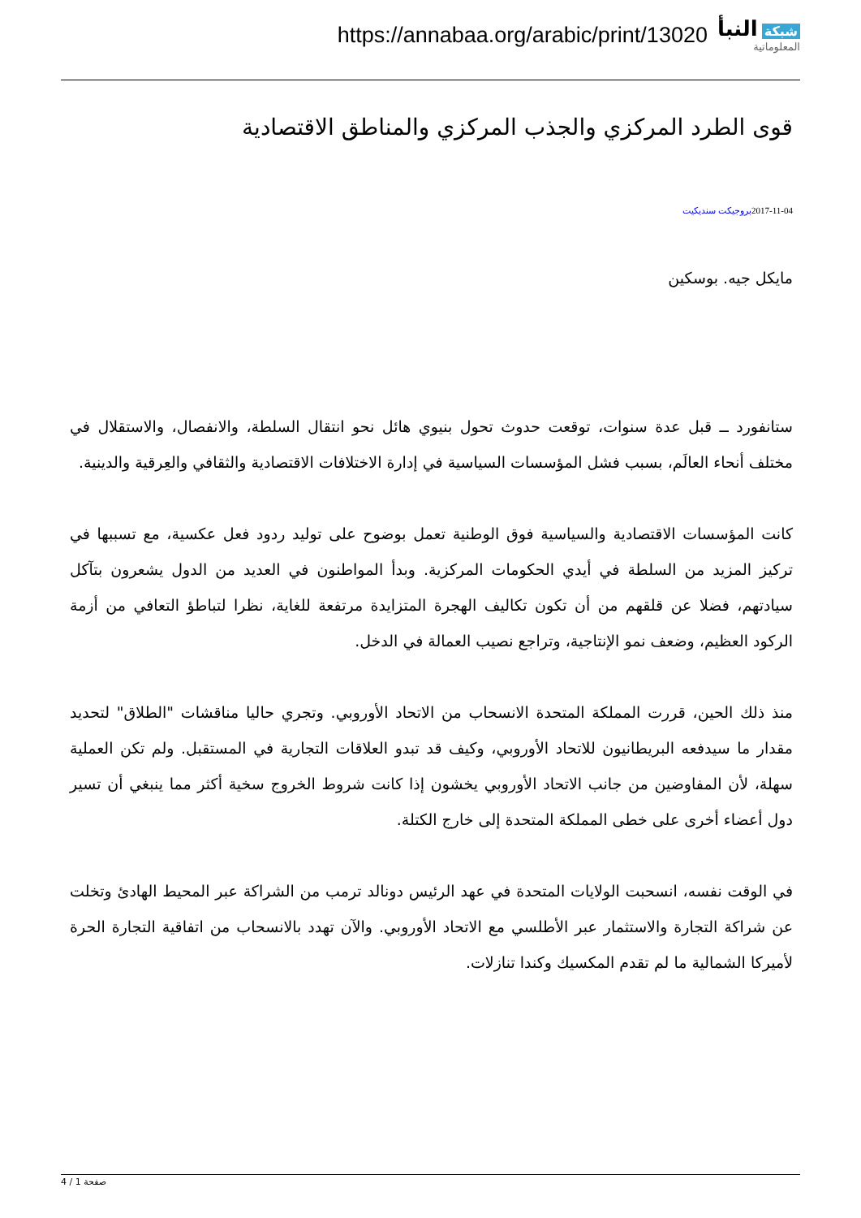https://annabaa.org/arabic/print/13020
شبكة النبأ
المعلوماتية
قوى الطرد المركزي والجذب المركزي والمناطق الاقتصادية
2017-11-04بروجيكت سنديكيت
مايكل جيه. بوسكين
ستانفورد ــ قبل عدة سنوات، توقعت حدوث تحول بنيوي هائل نحو انتقال السلطة، والانفصال، والاستقلال في مختلف أنحاء العالَم، بسبب فشل المؤسسات السياسية في إدارة الاختلافات الاقتصادية والثقافي والعِرقية والدينية.
كانت المؤسسات الاقتصادية والسياسية فوق الوطنية تعمل بوضوح على توليد ردود فعل عكسية، مع تسببها في تركيز المزيد من السلطة في أيدي الحكومات المركزية. وبدأ المواطنون في العديد من الدول يشعرون بتآكل سيادتهم، فضلا عن قلقهم من أن تكون تكاليف الهجرة المتزايدة مرتفعة للغاية، نظرا لتباطؤ التعافي من أزمة الركود العظيم، وضعف نمو الإنتاجية، وتراجع نصيب العمالة في الدخل.
منذ ذلك الحين، قررت المملكة المتحدة الانسحاب من الاتحاد الأوروبي. وتجري حاليا مناقشات "الطلاق" لتحديد مقدار ما سيدفعه البريطانيون للاتحاد الأوروبي، وكيف قد تبدو العلاقات التجارية في المستقبل. ولم تكن العملية سهلة، لأن المفاوضين من جانب الاتحاد الأوروبي يخشون إذا كانت شروط الخروج سخية أكثر مما ينبغي أن تسير دول أعضاء أخرى على خطى المملكة المتحدة إلى خارج الكتلة.
في الوقت نفسه، انسحبت الولايات المتحدة في عهد الرئيس دونالد ترمب من الشراكة عبر المحيط الهادئ وتخلت عن شراكة التجارة والاستثمار عبر الأطلسي مع الاتحاد الأوروبي. والآن تهدد بالانسحاب من اتفاقية التجارة الحرة لأميركا الشمالية ما لم تقدم المكسيك وكندا تنازلات.
صفحة 1 / 4